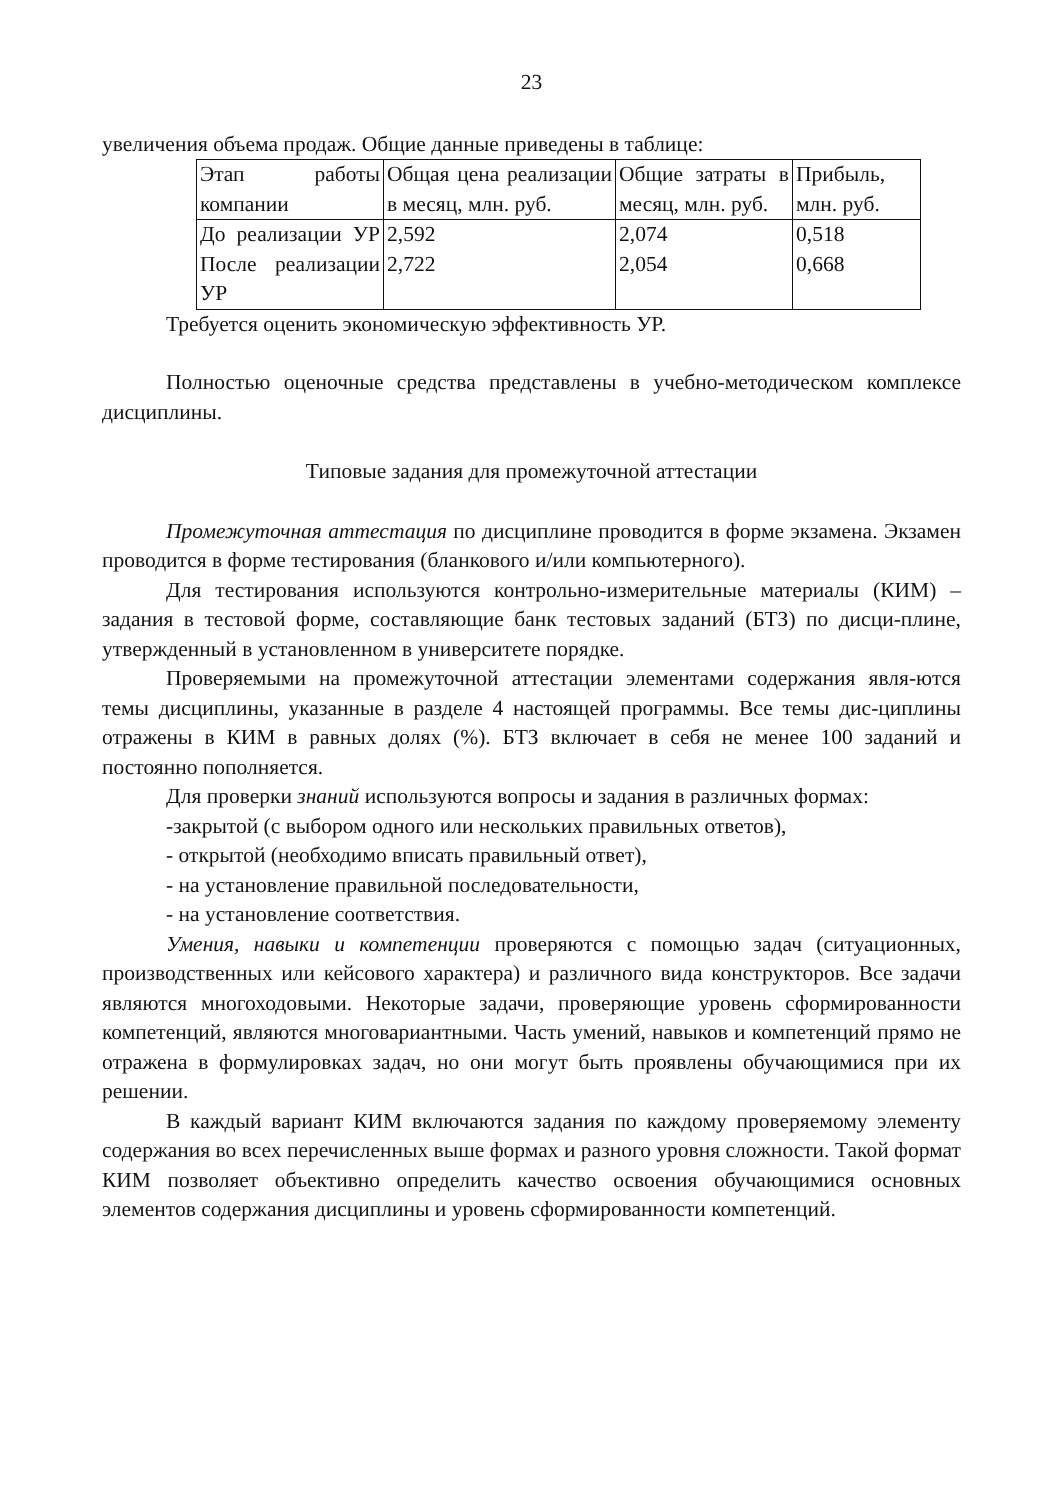23
увеличения объема продаж. Общие данные приведены в таблице:
| Этап работы компании | Общая цена реализации в месяц, млн. руб. | Общие затраты в месяц, млн. руб. | Прибыль, млн. руб. |
| До реализации УР После реализации УР | 2,592 2,722 | 2,074 2,054 | 0,518 0,668 |
Требуется оценить экономическую эффективность УР.
Полностью оценочные средства представлены в учебно-методическом комплексе дисциплины.
Типовые задания для промежуточной аттестации
Промежуточная аттестация по дисциплине проводится в форме экзамена. Экзамен проводится в форме тестирования (бланкового и/или компьютерного).
Для тестирования используются контрольно-измерительные материалы (КИМ) – задания в тестовой форме, составляющие банк тестовых заданий (БТЗ) по дисци-плине, утвержденный в установленном в университете порядке.
Проверяемыми на промежуточной аттестации элементами содержания явля-ются темы дисциплины, указанные в разделе 4 настоящей программы. Все темы дис-циплины отражены в КИМ в равных долях (%). БТЗ включает в себя не менее 100 заданий и постоянно пополняется.
Для проверки знаний используются вопросы и задания в различных формах:
-закрытой (с выбором одного или нескольких правильных ответов),
- открытой (необходимо вписать правильный ответ),
- на установление правильной последовательности,
- на установление соответствия.
Умения, навыки и компетенции проверяются с помощью задач (ситуационных, производственных или кейсового характера) и различного вида конструкторов. Все задачи являются многоходовыми. Некоторые задачи, проверяющие уровень сформированности компетенций, являются многовариантными. Часть умений, навыков и компетенций прямо не отражена в формулировках задач, но они могут быть проявлены обучающимися при их решении.
В каждый вариант КИМ включаются задания по каждому проверяемому элементу содержания во всех перечисленных выше формах и разного уровня сложности. Такой формат КИМ позволяет объективно определить качество освоения обучающимися основных элементов содержания дисциплины и уровень сформированности компетенций.